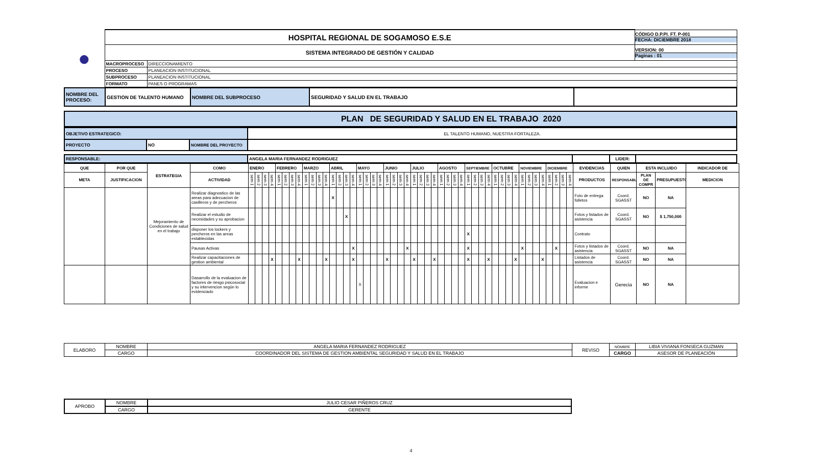| ● | HOSPITAL REGIONAL DE SOGAMOSO E.S.E | | CÓDIGO D.P.PI. FT. P-001 FECHA: DICIEMBRE 2018 |
| | SISTEMA INTEGRADO DE GESTIÓN Y CALIDAD | | VERSION: 00 Paginas : 01 |
| | MACROPROCESO | DIRECCIONAMIENTO | |
| | PROCESO | PLANEACION INSTITUCIONAL | |
| | SUBPROCESO | PLANEACION INSTITUCIONAL | |
| | FORMATO | PANES O PROGRAMAS | |
| NOMBRE DEL PROCESO: | GESTION DE TALENTO HUMANO | NOMBRE DEL SUBPROCESO | SEGURIDAD Y SALUD EN EL TRABAJO | |
| PLAN DE SEGURIDAD Y SALUD EN EL TRABAJO 2020 |
| OBJETIVO ESTRATEGICO: | | | EL TALENTO HUMANO, NUESTRA FORTALEZA. |
| PROYECTO | NO | NOMBRE DEL PROYECTO | |
| RESPONSABLE: | ANGELA MARIA FERNANDEZ RODRIGUEZ | | LIDER: | |
| QUE | POR QUE | ESTRATEGIA | COMO | ENERO | | | | FEBRERO | | | | MARZO | | | | ABRIL | | | | MAYO | | | | JUNIO | | | | JULIO | | | | AGOSTO | | | | SEPTIEMBRE | | | | OCTUBRE | | | | NOVIEMBRE | | | | DICIEMBRE | | | | EVIDENCIAS | QUIEN | ESTA INCLUIDO | | INDICADOR DE |
| META | JUSTIFICACION | | ACTIVIDAD | sem 1 | sem 2 | sem 3 | sem 4 | sem 1 | sem 2 | sem 3 | sem 4 | sem 1 | sem 2 | sem 3 | sem 4 | sem 1 | sem 2 | sem 3 | sem 4 | sem 1 | sem 2 | sem 3 | sem 4 | sem 1 | sem 2 | sem 3 | sem 4 | sem 1 | sem 2 | sem 3 | sem 4 | sem 1 | sem 2 | sem 3 | sem 4 | sem 1 | sem 2 | sem 3 | sem 4 | sem 1 | sem 2 | sem 3 | sem 4 | sem 1 | sem 2 | sem 3 | sem 4 | sem 1 | sem 2 | sem 3 | sem 4 | PRODUCTOS | RESPONSABLE | PLAN DE COMPR | PRESUPUESTO | MEDICION |
| | | Mejoramiento de Condiciones de salud en el trabajo | Realizar diagnostico de las areas para adecuacion de casilleros y de percheros | | | | | | | | | | | | | X | | | | | | | | | | | | | | | | | | | | | | | | | | | | | | | | | | | | Foto de entrega folletos | Coord. SGASST | NO | NA | |
| | | | Realizar el estudio de necesidades y su aprobacion | | | | | | | | | | | | | | | X | | | | | | | | | | | | | | | | | | | | | | | | | | | | | | | | | | Fotos y listados de asistencia | Coord. SGASST | NO | $ 1,750,000 | |
| | | | disponer los lockers y percheros en las areas establecidas | | | | | | | | | | | | | | | | | | | | | | | | | | | | | | | | | X | | | | | | | | | | | | | | | | Contrato | | | | |
| | | | Pausas Activas | | | | | | | | | | | | | | | | X | | | | | | | | X | | | | | | | | | X | | | | | | | | X | | | | | X | | | Fotos y listados de asistencia | Coord. SGASST | NO | NA | |
| | | | Realizar capacitaciones de gestion ambiental | | | | X | | | | X | | | | X | | | | X | | | | | X | | | | X | | | X | | | | | X | | | X | | | | X | | | | X | | | | | Listados de asistencia | Coord. SGASST | NO | NA | |
| | | | Dasarrollo de la evaluacion de factores de riesgo psicosocial y su intervencion según lo evidenciado | | | | | | | | | | | | | | | | | X | | | | | | | | | | | | | | | | | | | | | | | | | | | | | | | | Evaluacion e informe | Gerecia | NO | NA | |
| ELABORO | NOMBRE | ANGELA MARIA FERNANDEZ RODRIGUEZ | REVISO | NOMBRE | LIBIA VIVIANA FONSECA GUZMAN |
| | CARGO | COORDINADOR DEL SISTEMA DE GESTION AMBIENTAL SEGURIDAD Y SALUD EN EL TRABAJO | | CARGO | ASESOR DE PLANEACIÓN |
| APROBO | NOMBRE | JULIO CESAR PIÑEROS CRUZ |
| | CARGO | GERENTE |
4